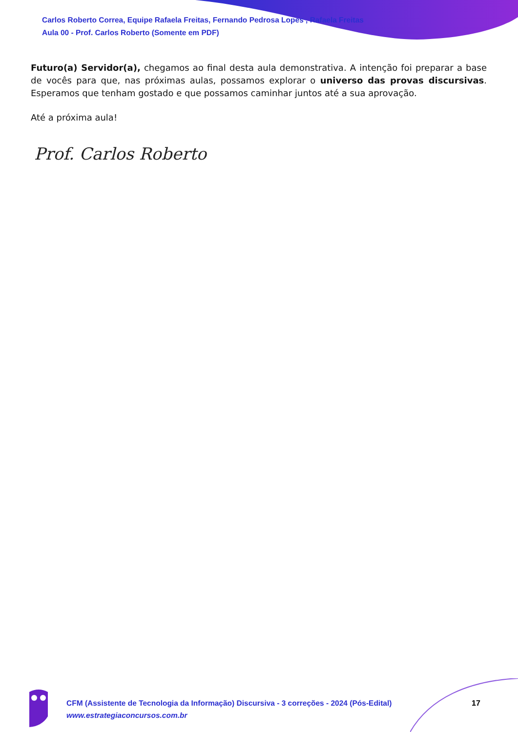Carlos Roberto Correa, Equipe Rafaela Freitas, Fernando Pedrosa Lopes , Rafaela Freitas
Aula 00 - Prof. Carlos Roberto (Somente em PDF)
Futuro(a) Servidor(a), chegamos ao final desta aula demonstrativa. A intenção foi preparar a base de vocês para que, nas próximas aulas, possamos explorar o universo das provas discursivas. Esperamos que tenham gostado e que possamos caminhar juntos até a sua aprovação.
Até a próxima aula!
Prof. Carlos Roberto
CFM (Assistente de Tecnologia da Informação) Discursiva - 3 correções - 2024 (Pós-Edital)
www.estrategiaconcursos.com.br
17